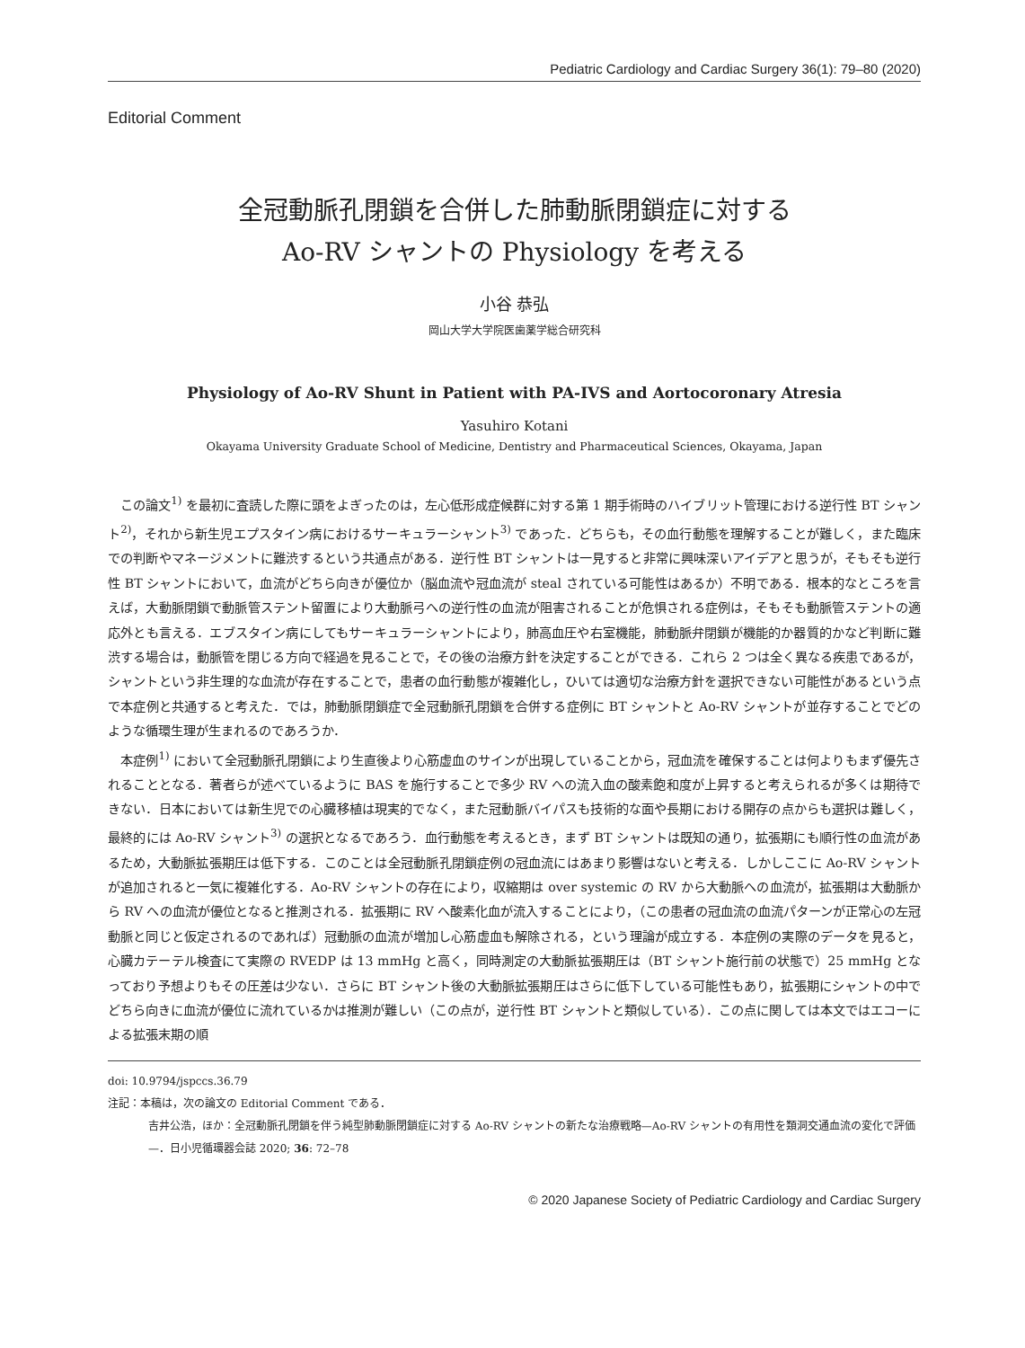Pediatric Cardiology and Cardiac Surgery 36(1): 79–80 (2020)
Editorial Comment
全冠動脈孔閉鎖を合併した肺動脈閉鎖症に対する
Ao-RV シャントの Physiology を考える
小谷 恭弘
岡山大学大学院医歯薬学総合研究科
Physiology of Ao-RV Shunt in Patient with PA-IVS and Aortocoronary Atresia
Yasuhiro Kotani
Okayama University Graduate School of Medicine, Dentistry and Pharmaceutical Sciences, Okayama, Japan
この論文<sup>1)</sup> を最初に査読した際に頭をよぎったのは，左心低形成症候群に対する第 1 期手術時のハイブリット管理における逆行性 BT シャント<sup>2)</sup>，それから新生児エプスタイン病におけるサーキュラーシャント<sup>3)</sup> であった．どちらも，その血行動態を理解することが難しく，また臨床での判断やマネージメントに難渋するという共通点がある．逆行性 BT シャントは一見すると非常に興味深いアイデアと思うが，そもそも逆行性 BT シャントにおいて，血流がどちら向きが優位か（脳血流や冠血流が steal されている可能性はあるか）不明である．根本的なところを言えば，大動脈閉鎖で動脈管ステント留置により大動脈弓への逆行性の血流が阻害されることが危惧される症例は，そもそも動脈管ステントの適応外とも言える．エブスタイン病にしてもサーキュラーシャントにより，肺高血圧や右室機能，肺動脈弁閉鎖が機能的か器質的かなど判断に難渋する場合は，動脈管を閉じる方向で経過を見ることで，その後の治療方針を決定することができる．これら 2 つは全く異なる疾患であるが，シャントという非生理的な血流が存在することで，患者の血行動態が複雑化し，ひいては適切な治療方針を選択できない可能性があるという点で本症例と共通すると考えた．では，肺動脈閉鎖症で全冠動脈孔閉鎖を合併する症例に BT シャントと Ao-RV シャントが並存することでどのような循環生理が生まれるのであろうか．
本症例<sup>1)</sup> において全冠動脈孔閉鎖により生直後より心筋虚血のサインが出現していることから，冠血流を確保することは何よりもまず優先されることとなる．著者らが述べているように BAS を施行することで多少 RV への流入血の酸素飽和度が上昇すると考えられるが多くは期待できない．日本においては新生児での心臓移植は現実的でなく，また冠動脈バイパスも技術的な面や長期における開存の点からも選択は難しく，最終的には Ao-RV シャント<sup>3)</sup> の選択となるであろう．血行動態を考えるとき，まず BT シャントは既知の通り，拡張期にも順行性の血流があるため，大動脈拡張期圧は低下する．このことは全冠動脈孔閉鎖症例の冠血流にはあまり影響はないと考える．しかしここに Ao-RV シャントが追加されると一気に複雑化する．Ao-RV シャントの存在により，収縮期は over systemic の RV から大動脈への血流が，拡張期は大動脈から RV への血流が優位となると推測される．拡張期に RV へ酸素化血が流入することにより，（この患者の冠血流の血流パターンが正常心の左冠動脈と同じと仮定されるのであれば）冠動脈の血流が増加し心筋虚血も解除される，という理論が成立する．本症例の実際のデータを見ると，心臓カテーテル検査にて実際の RVEDP は 13 mmHg と高く，同時測定の大動脈拡張期圧は（BT シャント施行前の状態で）25 mmHg となっており予想よりもその圧差は少ない．さらに BT シャント後の大動脈拡張期圧はさらに低下している可能性もあり，拡張期にシャントの中でどちら向きに血流が優位に流れているかは推測が難しい（この点が，逆行性 BT シャントと類似している）．この点に関しては本文ではエコーによる拡張末期の順
doi: 10.9794/jspccs.36.79
注記：本稿は，次の論文の Editorial Comment である．
吉井公浩，ほか：全冠動脈孔閉鎖を伴う純型肺動脈閉鎖症に対する Ao-RV シャントの新たな治療戦略—Ao-RV シャントの有用性を類洞交通血流の変化で評価—．日小児循環器会誌 2020; 36: 72–78
© 2020 Japanese Society of Pediatric Cardiology and Cardiac Surgery